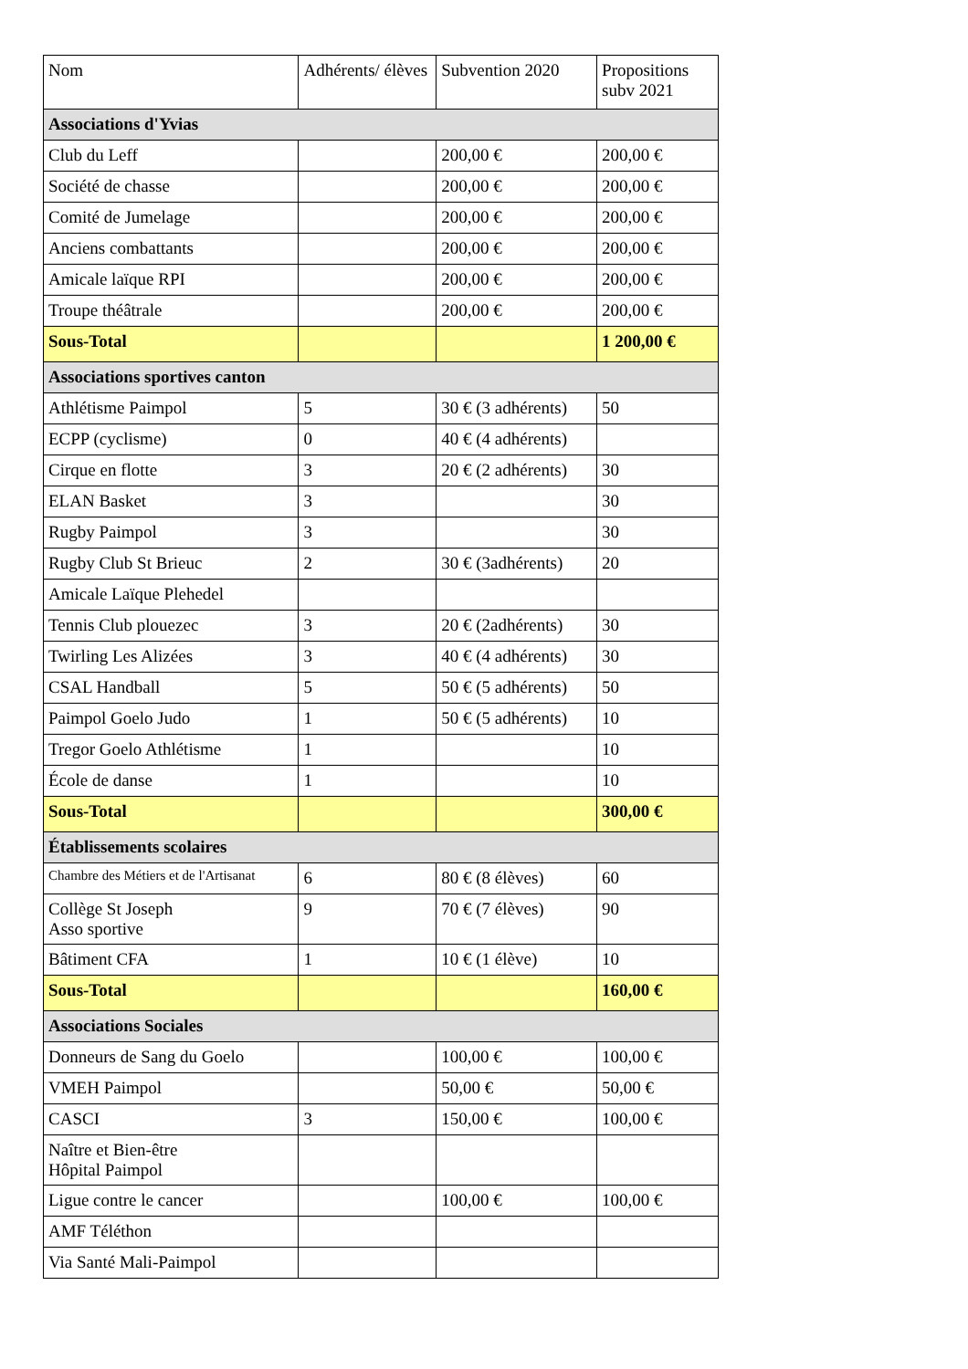| Nom | Adhérents/ élèves | Subvention 2020 | Propositions subv 2021 |
| --- | --- | --- | --- |
| Associations d'Yvias | | | |
| Club du Leff | | 200,00 € | 200,00 € |
| Société de chasse | | 200,00 € | 200,00 € |
| Comité de Jumelage | | 200,00 € | 200,00 € |
| Anciens combattants | | 200,00 € | 200,00 € |
| Amicale laïque RPI | | 200,00 € | 200,00 € |
| Troupe théâtrale | | 200,00 € | 200,00 € |
| Sous-Total | | | 1 200,00 € |
| Associations sportives canton | | | |
| Athlétisme Paimpol | 5 | 30 € (3 adhérents) | 50 |
| ECPP (cyclisme) | 0 | 40 € (4 adhérents) | |
| Cirque en flotte | 3 | 20 € (2 adhérents) | 30 |
| ELAN Basket | 3 | | 30 |
| Rugby Paimpol | 3 | | 30 |
| Rugby Club St Brieuc | 2 | 30 € (3adhérents) | 20 |
| Amicale Laïque Plehedel | | | |
| Tennis Club plouezec | 3 | 20 € (2adhérents) | 30 |
| Twirling Les Alizées | 3 | 40 € (4 adhérents) | 30 |
| CSAL Handball | 5 | 50 € (5 adhérents) | 50 |
| Paimpol Goelo Judo | 1 | 50 € (5 adhérents) | 10 |
| Tregor Goelo Athlétisme | 1 | | 10 |
| École de danse | 1 | | 10 |
| Sous-Total | | | 300,00 € |
| Établissements scolaires | | | |
| Chambre des Métiers et de l'Artisanat | 6 | 80 € (8 élèves) | 60 |
| Collège St Joseph Asso sportive | 9 | 70 € (7 élèves) | 90 |
| Bâtiment CFA | 1 | 10 € (1 élève) | 10 |
| Sous-Total | | | 160,00 € |
| Associations Sociales | | | |
| Donneurs de Sang du Goelo | | 100,00 € | 100,00 € |
| VMEH Paimpol | | 50,00 € | 50,00 € |
| CASCI | 3 | 150,00 € | 100,00 € |
| Naître et Bien-être Hôpital Paimpol | | | |
| Ligue contre le cancer | | 100,00 € | 100,00 € |
| AMF Téléthon | | | |
| Via Santé Mali-Paimpol | | | |